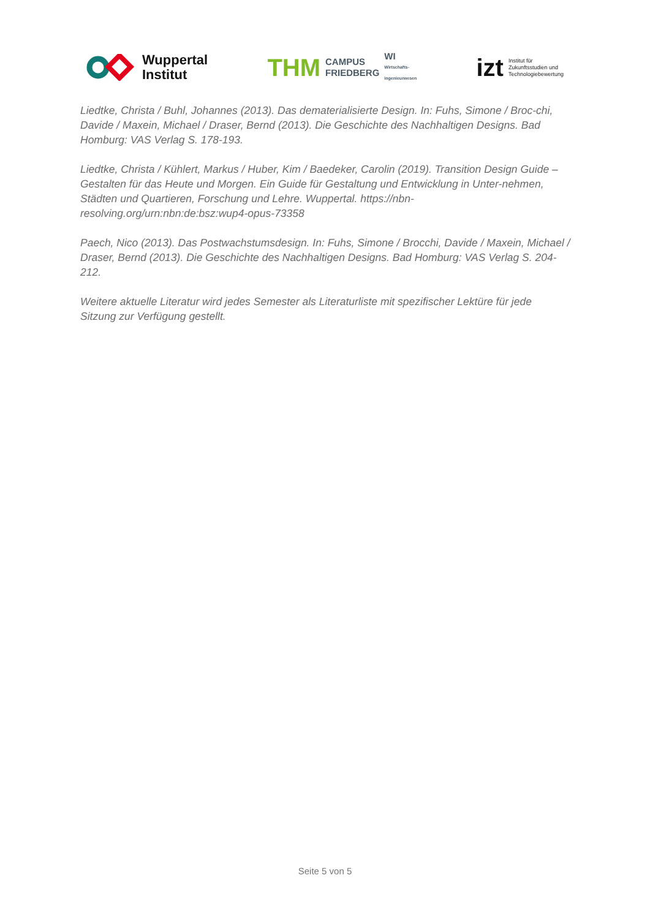Wuppertal
Institut
THM CAMPUS
FRIEDBERG WI
Wirtschafts-
ingenieurwesen
izt Institut für
Zukunftsstudien und
Technologiebewertung
Liedtke, Christa / Buhl, Johannes (2013). Das dematerialisierte Design. In: Fuhs, Simone / Broc-chi, Davide / Maxein, Michael / Draser, Bernd (2013). Die Geschichte des Nachhaltigen Designs. Bad Homburg: VAS Verlag S. 178-193.
Liedtke, Christa / Kühlert, Markus / Huber, Kim / Baedeker, Carolin (2019). Transition Design Guide – Gestalten für das Heute und Morgen. Ein Guide für Gestaltung und Entwicklung in Unter-nehmen, Städten und Quartieren, Forschung und Lehre. Wuppertal. https://nbn-resolving.org/urn:nbn:de:bsz:wup4-opus-73358
Paech, Nico (2013). Das Postwachstumsdesign. In: Fuhs, Simone / Brocchi, Davide / Maxein, Michael / Draser, Bernd (2013). Die Geschichte des Nachhaltigen Designs. Bad Homburg: VAS Verlag S. 204-212.
Weitere aktuelle Literatur wird jedes Semester als Literaturliste mit spezifischer Lektüre für jede Sitzung zur Verfügung gestellt.
Seite 5 von 5